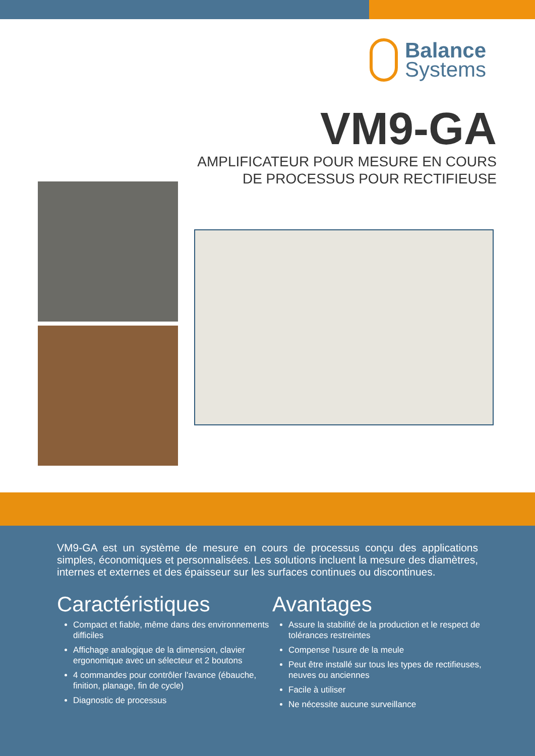Balance
Systems
VM9-GA
AMPLIFICATEUR POUR MESURE EN COURS
DE PROCESSUS POUR RECTIFIEUSE
VM9-GA est un système de mesure en cours de processus conçu des applications simples, économiques et personnalisées. Les solutions incluent la mesure des diamètres, internes et externes et des épaisseur sur les surfaces continues ou discontinues.
Caractéristiques
Compact et fiable, même dans des environnements difficiles
Affichage analogique de la dimension, clavier ergonomique avec un sélecteur et 2 boutons
4 commandes pour contrôler l'avance (ébauche, finition, planage, fin de cycle)
Diagnostic de processus
Avantages
Assure la stabilité de la production et le respect de tolérances restreintes
Compense l'usure de la meule
Peut être installé sur tous les types de rectifieuses, neuves ou anciennes
Facile à utiliser
Ne nécessite aucune surveillance